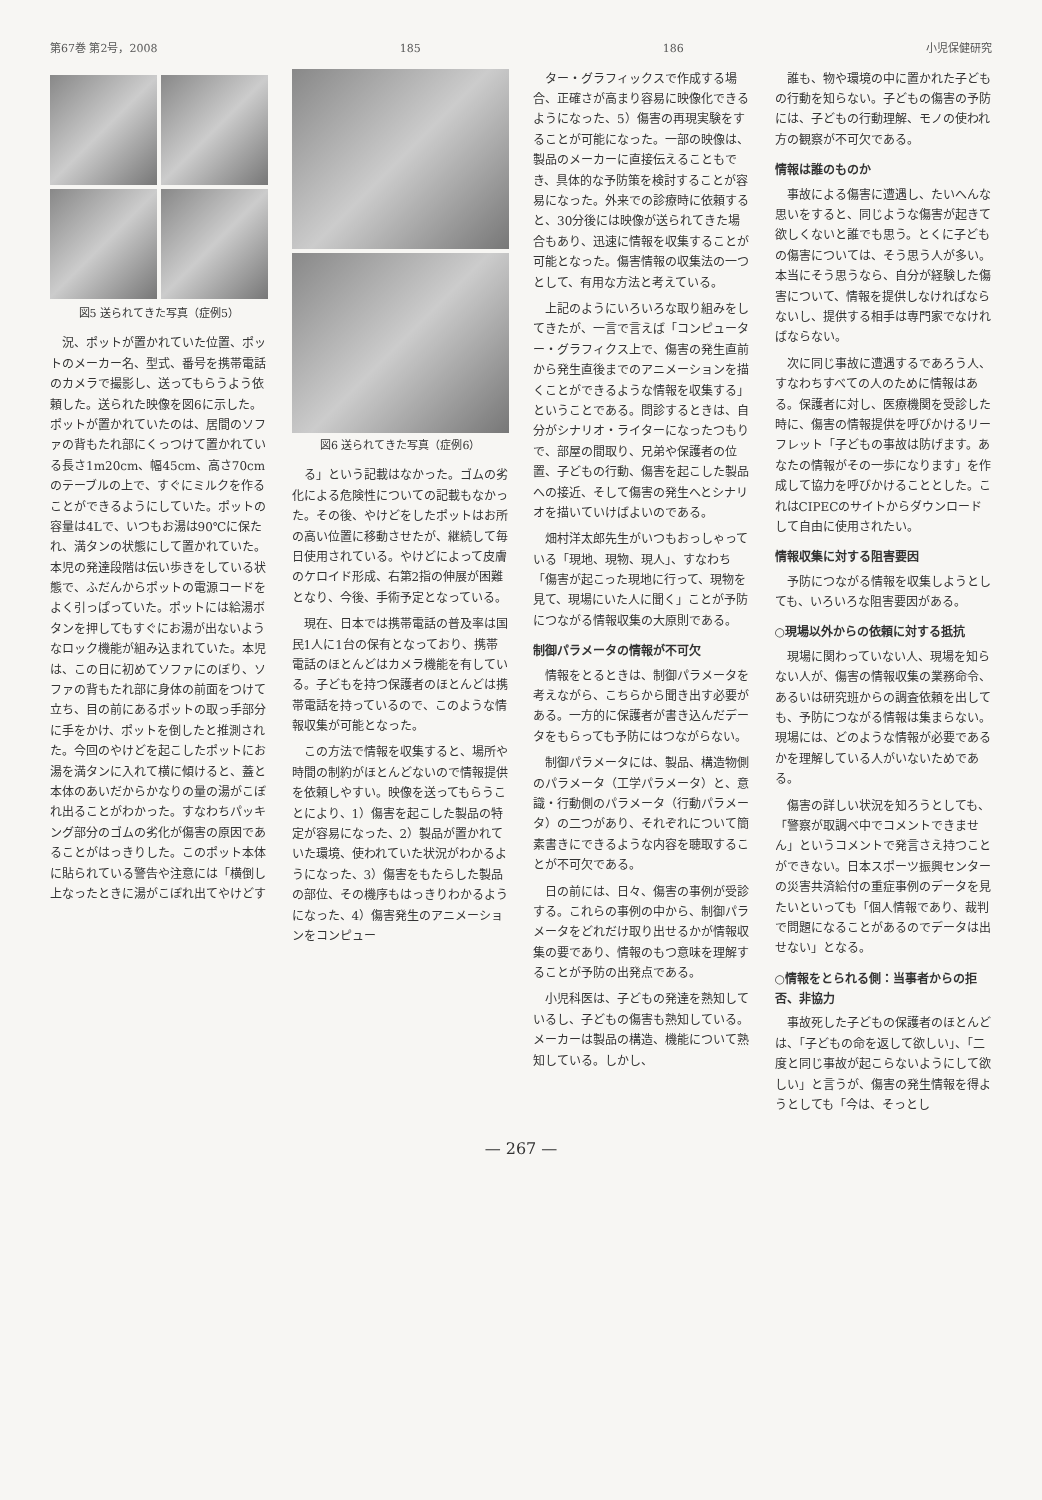第67巻 第2号，2008 185 186 小児保健研究
図5 送られてきた写真（症例5）
況、ポットが置かれていた位置、ポットのメーカー名、型式、番号を携帯電話のカメラで撮影し、送ってもらうよう依頼した。送られた映像を図6に示した。ポットが置かれていたのは、居間のソファの背もたれ部にくっつけて置かれている長さ1m20cm、幅45cm、高さ70cmのテーブルの上で、すぐにミルクを作ることができるようにしていた。ポットの容量は4Lで、いつもお湯は90℃に保たれ、満タンの状態にして置かれていた。本児の発達段階は伝い歩きをしている状態で、ふだんからポットの電源コードをよく引っぱっていた。ポットには給湯ボタンを押してもすぐにお湯が出ないようなロック機能が組み込まれていた。本児は、この日に初めてソファにのぼり、ソファの背もたれ部に身体の前面をつけて立ち、目の前にあるポットの取っ手部分に手をかけ、ポットを倒したと推測された。今回のやけどを起こしたポットにお湯を満タンに入れて横に傾けると、蓋と本体のあいだからかなりの量の湯がこぼれ出ることがわかった。すなわちパッキング部分のゴムの劣化が傷害の原因であることがはっきりした。このポット本体に貼られている警告や注意には「横倒し上なったときに湯がこぼれ出てやけどす
図6 送られてきた写真（症例6）
る」という記載はなかった。ゴムの劣化による危険性についての記載もなかった。その後、やけどをしたポットはお所の高い位置に移動させたが、継続して毎日使用されている。やけどによって皮膚のケロイド形成、右第2指の伸展が困難となり、今後、手術予定となっている。
現在、日本では携帯電話の普及率は国民1人に1台の保有となっており、携帯電話のほとんどはカメラ機能を有している。子どもを持つ保護者のほとんどは携帯電話を持っているので、このような情報収集が可能となった。
この方法で情報を収集すると、場所や時間の制約がほとんどないので情報提供を依頼しやすい。映像を送ってもらうことにより、1）傷害を起こした製品の特定が容易になった、2）製品が置かれていた環境、使われていた状況がわかるようになった、3）傷害をもたらした製品の部位、その機序もはっきりわかるようになった、4）傷害発生のアニメーションをコンピュー
ター・グラフィックスで作成する場合、正確さが高まり容易に映像化できるようになった、5）傷害の再現実験をすることが可能になった。一部の映像は、製品のメーカーに直接伝えることもでき、具体的な予防策を検討することが容易になった。外来での診療時に依頼すると、30分後には映像が送られてきた場合もあり、迅速に情報を収集することが可能となった。傷害情報の収集法の一つとして、有用な方法と考えている。
上記のようにいろいろな取り組みをしてきたが、一言で言えば「コンピューター・グラフィクス上で、傷害の発生直前から発生直後までのアニメーションを描くことができるような情報を収集する」ということである。問診するときは、自分がシナリオ・ライターになったつもりで、部屋の間取り、兄弟や保護者の位置、子どもの行動、傷害を起こした製品への接近、そして傷害の発生へとシナリオを描いていけばよいのである。
畑村洋太郎先生がいつもおっしゃっている「現地、現物、現人」、すなわち「傷害が起こった現地に行って、現物を見て、現場にいた人に聞く」ことが予防につながる情報収集の大原則である。
制御パラメータの情報が不可欠
情報をとるときは、制御パラメータを考えながら、こちらから聞き出す必要がある。一方的に保護者が書き込んだデータをもらっても予防にはつながらない。
制御パラメータには、製品、構造物側のパラメータ（工学パラメータ）と、意識・行動側のパラメータ（行動パラメータ）の二つがあり、それぞれについて簡素書きにできるような内容を聴取することが不可欠である。
日の前には、日々、傷害の事例が受診する。これらの事例の中から、制御パラメータをどれだけ取り出せるかが情報収集の要であり、情報のもつ意味を理解することが予防の出発点である。
小児科医は、子どもの発達を熟知しているし、子どもの傷害も熟知している。メーカーは製品の構造、機能について熟知している。しかし、
誰も、物や環境の中に置かれた子どもの行動を知らない。子どもの傷害の予防には、子どもの行動理解、モノの使われ方の観察が不可欠である。
情報は誰のものか
事故による傷害に遭遇し、たいへんな思いをすると、同じような傷害が起きて欲しくないと誰でも思う。とくに子どもの傷害については、そう思う人が多い。本当にそう思うなら、自分が経験した傷害について、情報を提供しなければならないし、提供する相手は専門家でなければならない。
次に同じ事故に遭遇するであろう人、すなわちすべての人のために情報はある。保護者に対し、医療機関を受診した時に、傷害の情報提供を呼びかけるリーフレット「子どもの事故は防げます。あなたの情報がその一歩になります」を作成して協力を呼びかけることとした。これはCIPECのサイトからダウンロードして自由に使用されたい。
情報収集に対する阻害要因
予防につながる情報を収集しようとしても、いろいろな阻害要因がある。
○現場以外からの依頼に対する抵抗
現場に関わっていない人、現場を知らない人が、傷害の情報収集の業務命令、あるいは研究班からの調査依頼を出しても、予防につながる情報は集まらない。現場には、どのような情報が必要であるかを理解している人がいないためである。
傷害の詳しい状況を知ろうとしても、「警察が取調べ中でコメントできません」というコメントで発言さえ持つことができない。日本スポーツ振興センターの災害共済給付の重症事例のデータを見たいといっても「個人情報であり、裁判で問題になることがあるのでデータは出せない」となる。
○情報をとられる側：当事者からの拒否、非協力
事故死した子どもの保護者のほとんどは、「子どもの命を返して欲しい」、「二度と同じ事故が起こらないようにして欲しい」と言うが、傷害の発生情報を得ようとしても「今は、そっとし
— 267 —